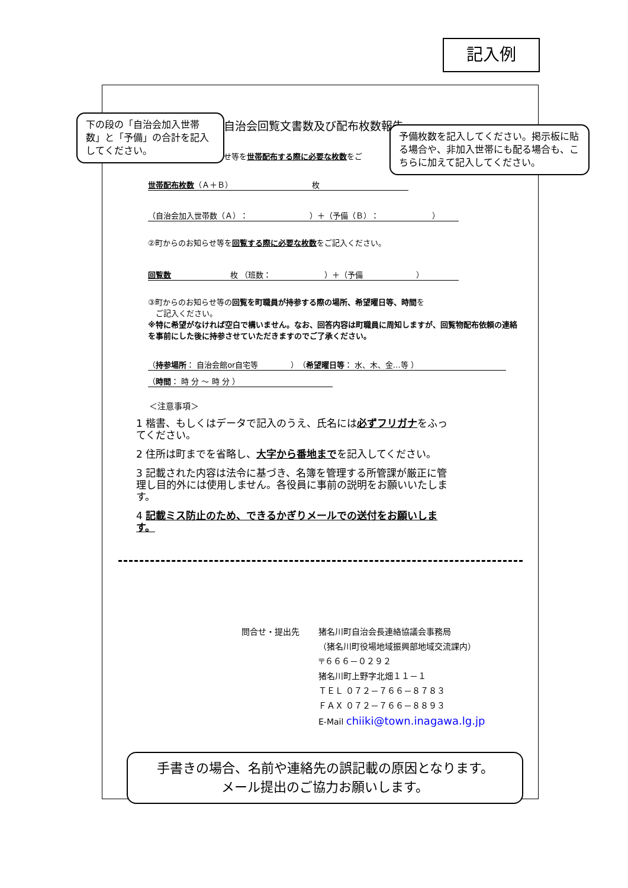記入例
自治会回覧文書数及び配布枚数報告
せ等を世帯配布する際に必要な枚数をご
世帯配布枚数（Ａ＋Ｂ） 枚
（自治会加入世帯数（Ａ）： ）＋（予備（Ｂ）： ）
②町からのお知らせ等を回覧する際に必要な枚数をご記入ください。
回覧数 枚 （班数： ）＋（予備 ）
③町からのお知らせ等の回覧を町職員が持参する際の場所、希望曜日等、時間を
　ご記入ください。
※特に希望がなければ空白で構いません。なお、回答内容は町職員に周知しますが、回覧物配布依頼の連絡を事前にした後に持参させていただきますのでご了承ください。
（持参場所： 自治会館or自宅等 ）（希望曜日等： 水、木、金…等 ）
（時間： 時 分 ～ 時 分 ）
＜注意事項＞
1 楷書、もしくはデータで記入のうえ、氏名には必ずフリガナをふってください。
2 住所は町までを省略し、大字から番地までを記入してください。
3 記載された内容は法令に基づき、名簿を管理する所管課が厳正に管理し目的外には使用しません。各役員に事前の説明をお願いいたします。
4 記載ミス防止のため、できるかぎりメールでの送付をお願いします。
問合せ・提出先 猪名川町自治会長連絡協議会事務局
（猪名川町役場地域振興部地域交流課内）
〒６６６－０２９２
猪名川町上野字北畑１１－１
ＴＥＬ ０７２－７６６－８７８３
ＦＡＸ ０７２－７６６－８８９３
E-Mail chiiki@town.inagawa.lg.jp
下の段の「自治会加入世帯数」と「予備」の合計を記入してください。
予備枚数を記入してください。掲示板に貼る場合や、非加入世帯にも配る場合も、こちらに加えて記入してください。
手書きの場合、名前や連絡先の誤記載の原因となります。
メール提出のご協力お願いします。